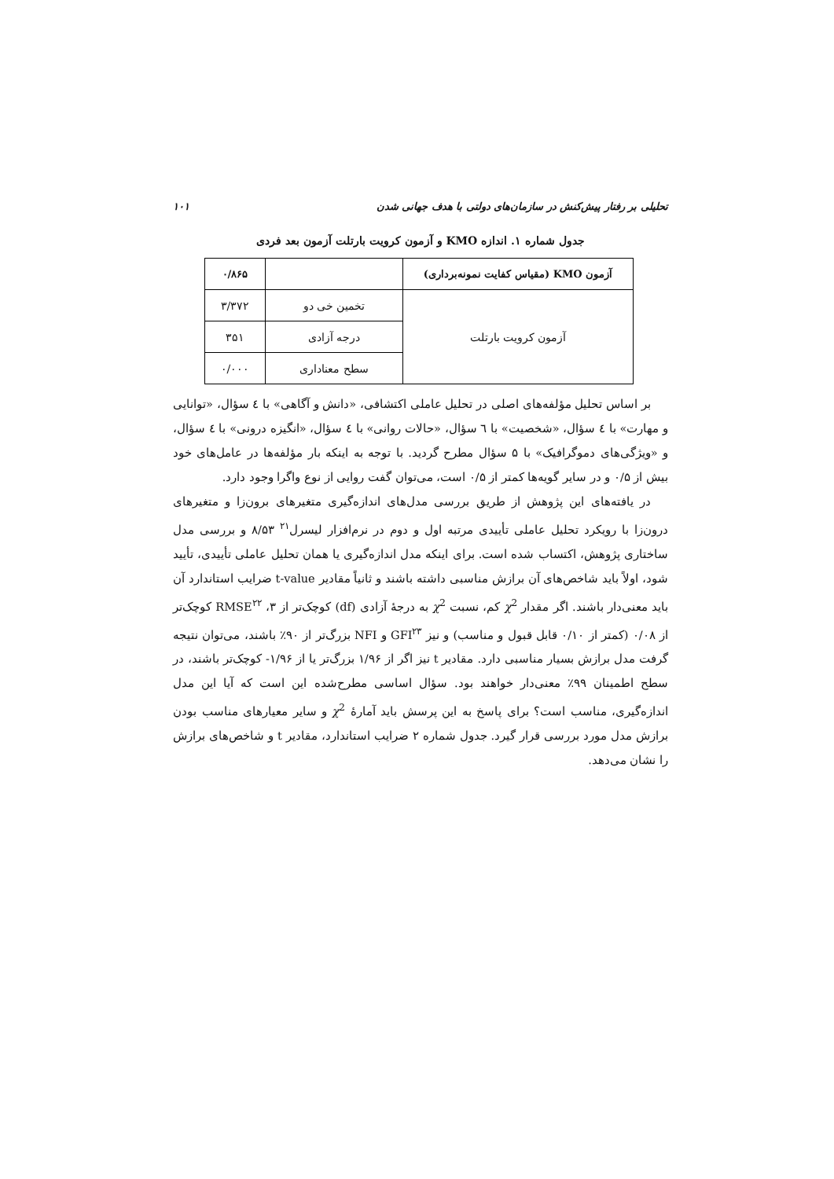تحلیلی بر رفتار پیش‌کنش در سازمان‌های دولتی با هدف جهانی شدن ۱۰۱
جدول شماره ۱. اندازه KMO و آزمون کرویت بارتلت آزمون بعد فردی
| آزمون KMO (مقیاس کفایت نمونه‌برداری) | | ۰/۸۶۵ |
| --- | --- | --- |
| آزمون کرویت بارتلت | تخمین خی دو | ۳/۳۷۲ |
| | درجه آزادی | ۳۵۱ |
| | سطح معناداری | ۰/۰۰۰ |
بر اساس تحلیل مؤلفه‌های اصلی در تحلیل عاملی اکتشافی، «دانش و آگاهی» با ٤ سؤال، «توانایی و مهارت» با ٤ سؤال، «شخصیت» با ٦ سؤال، «حالات روانی» با ٤ سؤال، «انگیزه درونی» با ٤ سؤال، و «ویژگی‌های دموگرافیک» با ۵ سؤال مطرح گردید. با توجه به اینکه بار مؤلفه‌ها در عامل‌های خود بیش از ۰/۵ و در سایر گویه‌ها کمتر از ۰/۵ است، می‌توان گفت روایی از نوع واگرا وجود دارد.
در یافته‌های این پژوهش از طریق بررسی مدل‌های اندازه‌گیری متغیرهای برون‌زا و متغیرهای درون‌زا با رویکرد تحلیل عاملی تأییدی مرتبه اول و دوم در نرم‌افزار لیسرل<sup>۲۱</sup> ۸/۵۳ و بررسی مدل ساختاری پژوهش، اکتساب شده است. برای اینکه مدل اندازه‌گیری یا همان تحلیل عاملی تأییدی، تأیید شود، اولاً باید شاخص‌های آن برازش مناسبی داشته باشند و ثانیاً مقادیر t-value ضرایب استاندارد آن باید معنی‌دار باشند. اگر مقدار χ<sup>2</sup> کم، نسبت χ<sup>2</sup> به درجهٔ آزادی (df) کوچک‌تر از ۳، RMSE<sup>۲۲</sup> کوچک‌تر از ۰/۰۸ (کمتر از ۰/۱۰ قابل قبول و مناسب) و نیز GFI<sup>۲۳</sup> و NFI بزرگ‌تر از ۹۰٪ باشند، می‌توان نتیجه گرفت مدل برازش بسیار مناسبی دارد. مقادیر t نیز اگر از ۱/۹۶ بزرگ‌تر یا از ۱/۹۶- کوچک‌تر باشند، در سطح اطمینان ۹۹٪ معنی‌دار خواهند بود. سؤال اساسی مطرح‌شده این است که آیا این مدل اندازه‌گیری، مناسب است؟ برای پاسخ به این پرسش باید آمارهٔ χ<sup>2</sup> و سایر معیارهای مناسب بودن برازش مدل مورد بررسی قرار گیرد. جدول شماره ۲ ضرایب استاندارد، مقادیر t و شاخص‌های برازش را نشان می‌دهد.